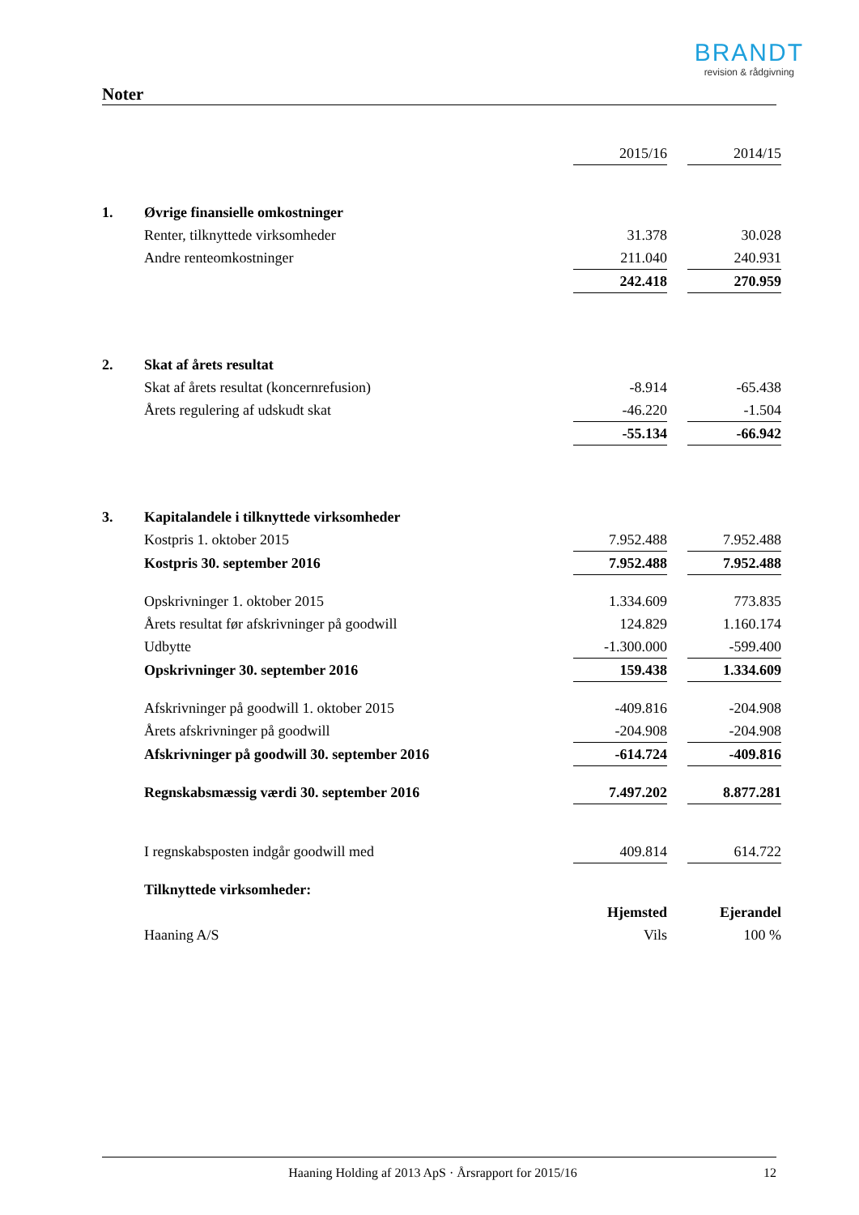BRANDT
revision & rådgivning
Noter
| | | 2015/16 | | 2014/15 |
| 1. | Øvrige finansielle omkostninger | | | |
| | Renter, tilknyttede virksomheder | 31.378 | | 30.028 |
| | Andre renteomkostninger | 211.040 | | 240.931 |
| | | 242.418 | | 270.959 |
| 2. | Skat af årets resultat | | | |
| | Skat af årets resultat (koncernrefusion) | -8.914 | | -65.438 |
| | Årets regulering af udskudt skat | -46.220 | | -1.504 |
| | | -55.134 | | -66.942 |
| 3. | Kapitalandele i tilknyttede virksomheder | | | |
| | Kostpris 1. oktober 2015 | 7.952.488 | | 7.952.488 |
| | Kostpris 30. september 2016 | 7.952.488 | | 7.952.488 |
| | Opskrivninger 1. oktober 2015 | 1.334.609 | | 773.835 |
| | Årets resultat før afskrivninger på goodwill | 124.829 | | 1.160.174 |
| | Udbytte | -1.300.000 | | -599.400 |
| | Opskrivninger 30. september 2016 | 159.438 | | 1.334.609 |
| | Afskrivninger på goodwill 1. oktober 2015 | -409.816 | | -204.908 |
| | Årets afskrivninger på goodwill | -204.908 | | -204.908 |
| | Afskrivninger på goodwill 30. september 2016 | -614.724 | | -409.816 |
| | Regnskabsmæssig værdi 30. september 2016 | 7.497.202 | | 8.877.281 |
| | I regnskabsposten indgår goodwill med | 409.814 | | 614.722 |
| | Tilknyttede virksomheder: | | | |
| | | Hjemsted | | Ejerandel |
| | Haaning A/S | Vils | | 100 % |
Haaning Holding af 2013 ApS · Årsrapport for 2015/16 12